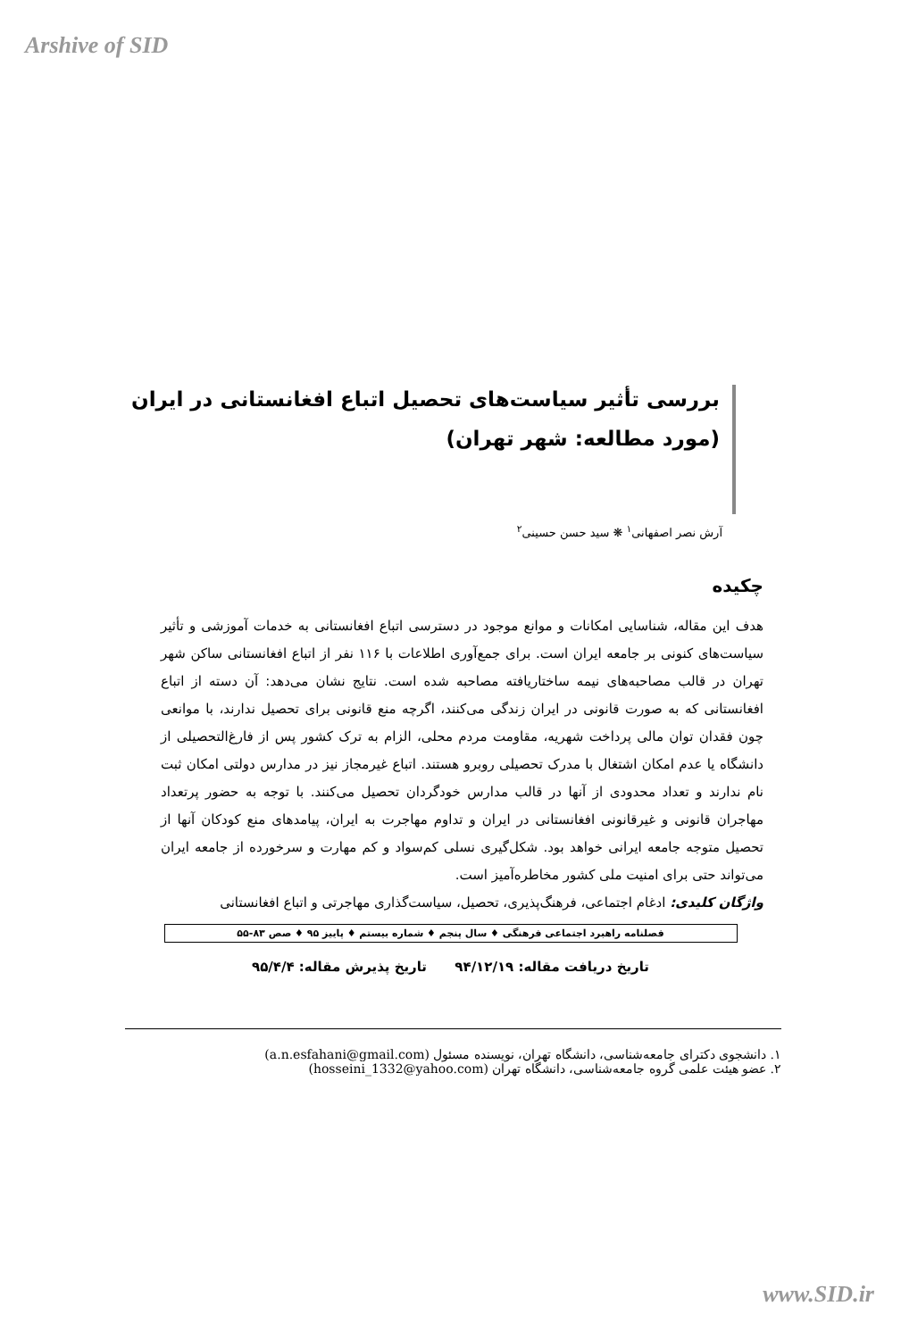Arshive of SID
بررسی تأثیر سیاست‌های تحصیل اتباع افغانستانی در ایران
(مورد مطالعه: شهر تهران)
آرش نصر اصفهانی<sup>۱</sup> ❋ سید حسن حسینی<sup>۲</sup>
چکیده
هدف این مقاله، شناسایی امکانات و موانع موجود در دسترسی اتباع افغانستانی به خدمات آموزشی و تأثیر سیاست‌های کنونی بر جامعه ایران است. برای جمع‌آوری اطلاعات با ۱۱۶ نفر از اتباع افغانستانی ساکن شهر تهران در قالب مصاحبه‌های نیمه ساختاریافته مصاحبه شده است. نتایج نشان می‌دهد: آن دسته از اتباع افغانستانی که به صورت قانونی در ایران زندگی می‌کنند، اگرچه منع قانونی برای تحصیل ندارند، با موانعی چون فقدان توان مالی پرداخت شهریه، مقاومت مردم محلی، الزام به ترک کشور پس از فارغ‌التحصیلی از دانشگاه یا عدم امکان اشتغال با مدرک تحصیلی روبرو هستند. اتباع غیرمجاز نیز در مدارس دولتی امکان ثبت نام ندارند و تعداد محدودی از آنها در قالب مدارس خودگردان تحصیل می‌کنند. با توجه به حضور پرتعداد مهاجران قانونی و غیرقانونی افغانستانی در ایران و تداوم مهاجرت به ایران، پیامدهای منع کودکان آنها از تحصیل متوجه جامعه ایرانی خواهد بود. شکل‌گیری نسلی کم‌سواد و کم مهارت و سرخورده از جامعه ایران می‌تواند حتی برای امنیت ملی کشور مخاطره‌آمیز است.
واژگان کلیدی: ادغام اجتماعی، فرهنگ‌پذیری، تحصیل، سیاست‌گذاری مهاجرتی و اتباع افغانستانی
فصلنامه راهبرد اجتماعی فرهنگی ♦ سال پنجم ♦ شماره بیستم ♦ پاییز ۹۵ ♦ صص ۸۳-۵۵
تاریخ دریافت مقاله: ۹۴/۱۲/۱۹ تاریخ پذیرش مقاله: ۹۵/۴/۴
۱. دانشجوی دکترای جامعه‌شناسی، دانشگاه تهران، نویسنده مسئول (a.n.esfahani@gmail.com)
۲. عضو هیئت علمی گروه جامعه‌شناسی، دانشگاه تهران (hosseini_1332@yahoo.com)
www.SID.ir